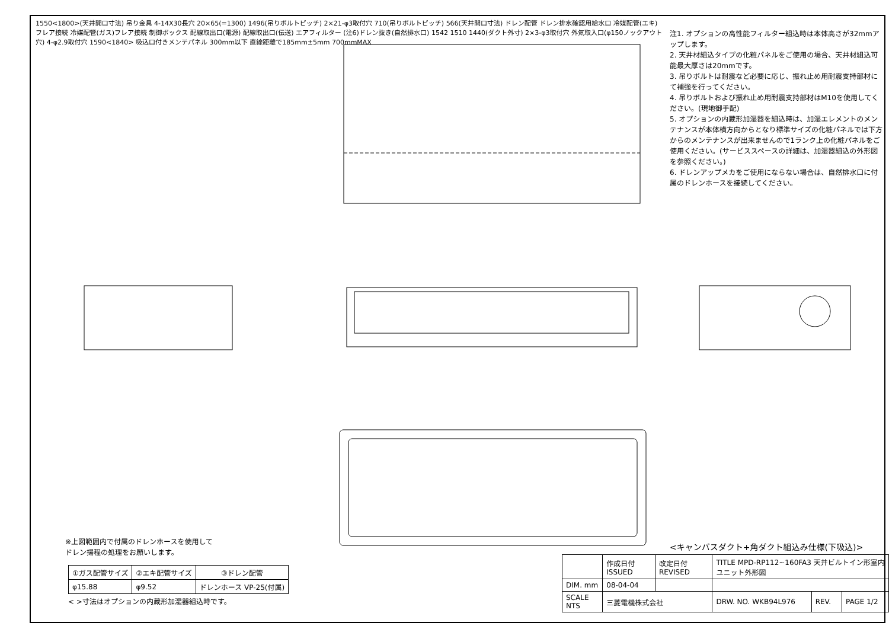注1. オプションの高性能フィルター組込時は本体高さが32mmアップします。
2. 天井材組込タイプの化粧パネルをご使用の場合、天井材組込可能最大厚さは20mmです。
3. 吊りボルトは耐震など必要に応じ、振れ止め用耐震支持部材にて補強を行ってください。
4. 吊りボルトおよび振れ止め用耐震支持部材はM10を使用してください。(現地御手配)
5. オプションの内蔵形加湿器を組込時は、加湿エレメントのメンテナンスが本体横方向からとなり標準サイズの化粧パネルでは下方からのメンテナンスが出来ませんので1ランク上の化粧パネルをご使用ください。(サービススペースの詳細は、加湿器組込の外形図を参照ください。)
6. ドレンアップメカをご使用にならない場合は、自然排水口に付属のドレンホースを接続してください。
1550<1800>(天井開口寸法) 吊り金具 4-14X30長穴 20×65(=1300) 1496(吊りボルトピッチ) 2×21-φ3取付穴 710(吊りボルトピッチ) 566(天井開口寸法) ドレン配管 ドレン排水確認用給水口 冷媒配管(エキ)フレア接続 冷媒配管(ガス)フレア接続 制御ボックス 配線取出口(電源) 配線取出口(伝送) エアフィルター (注6)ドレン抜き(自然排水口) 1542 1510 1440(ダクト外寸) 2×3-φ3取付穴 外気取入口(φ150ノックアウト穴) 4-φ2.9取付穴 1590<1840> 吸込口付きメンテパネル 300mm以下 直線距離で185mm±5mm 700mmMAX
※上図範囲内で付属のドレンホースを使用して
ドレン揚程の処理をお願いします。
| ①ガス配管サイズ | ②エキ配管サイズ | ③ドレン配管 |
| --- | --- | --- |
| φ15.88 | φ9.52 | ドレンホース VP-25(付属) |
< >寸法はオプションの内蔵形加湿器組込時です。
<キャンバスダクト+角ダクト組込み仕様(下吸込)>
| | 作成日付 ISSUED | 改定日付 REVISED | TITLE MPD-RP112~160FA3 天井ビルトイン形室内ユニット外形図 | | |
| DIM. mm | 08-04-04 | | | | |
| SCALE NTS | 三菱電機株式会社 | | DRW. NO. WKB94L976 | REV. | PAGE 1/2 |